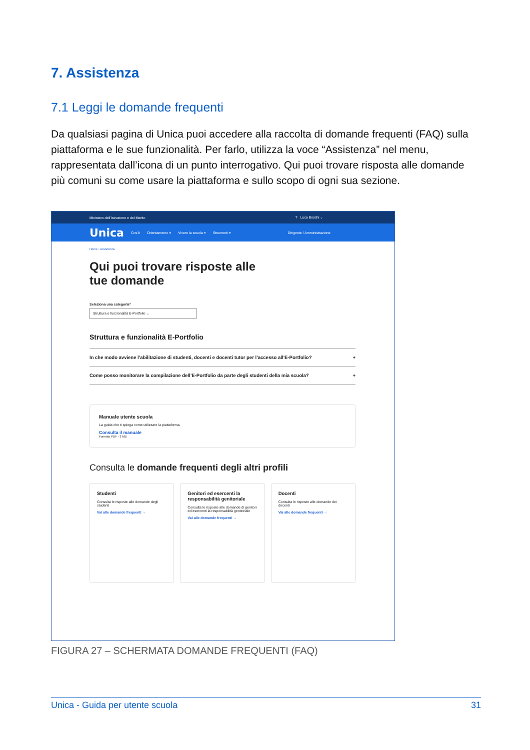7. Assistenza
7.1 Leggi le domande frequenti
Da qualsiasi pagina di Unica puoi accedere alla raccolta di domande frequenti (FAQ) sulla piattaforma e le sue funzionalità. Per farlo, utilizza la voce “Assistenza” nel menu, rappresentata dall’icona di un punto interrogativo. Qui puoi trovare risposta alle domande più comuni su come usare la piattaforma e sullo scopo di ogni sua sezione.
Ministero dell’Istruzione e del Merito? Luca Boschi ⌄
Unica Cos’è Orientamento ≡ Vivere la scuola ≡ Strumenti ≡ Dirigente / Amministrazione
Home › Assistenza
Qui puoi trovare risposte alle
tue domande
Seleziona una categoria*
Struttura e funzionalità E-Portfolio ⌄
Struttura e funzionalità E-Portfolio
In che modo avviene l’abilitazione di studenti, docenti e docenti tutor per l’accesso all’E-Portfolio? +
Come posso monitorare la compilazione dell’E-Portfolio da parte degli studenti della mia scuola? +
Manuale utente scuola
La guida che ti spiega come utilizzare la piattaforma.
Consulta il manuale
Formato PDF - 2 MB
Consulta le domande frequenti degli altri profili
Studenti
Consulta le risposte alle domande degli studenti
Vai alle domande frequenti →
Genitori ed esercenti la responsabilità genitoriale
Consulta le risposte alle domande di genitori ed esercenti la responsabilità genitoriale
Vai alle domande frequenti →
Docenti
Consulta le risposte alle domande dei docenti
Vai alle domande frequenti →
FIGURA 27 – SCHERMATA DOMANDE FREQUENTI (FAQ)
Unica - Guida per utente scuola 31